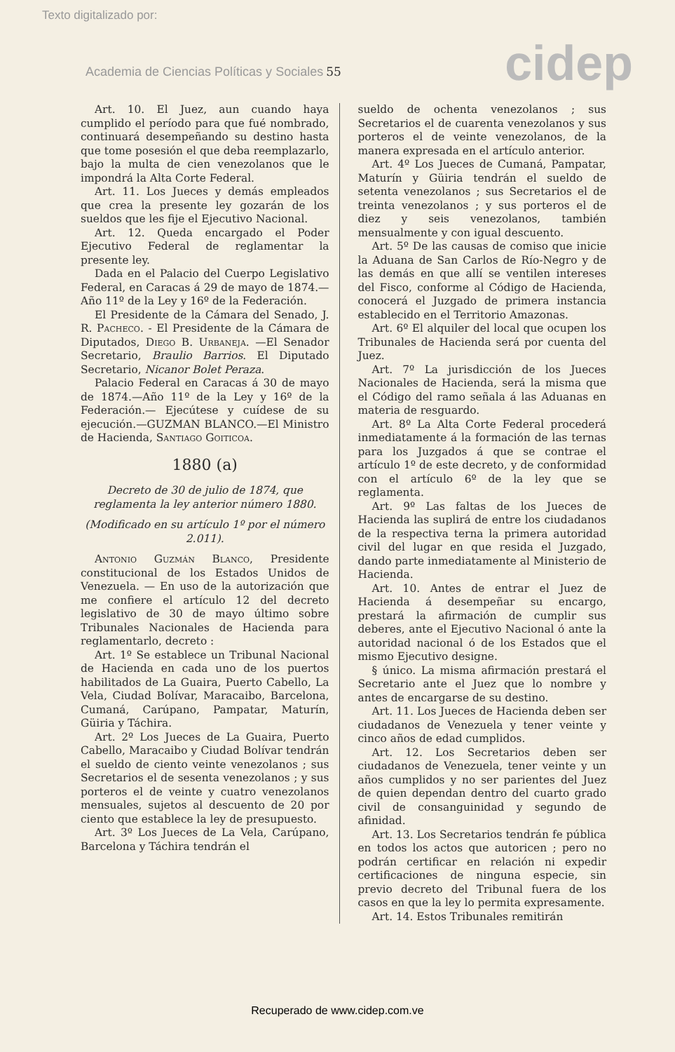Texto digitalizado por:
Academia de Ciencias Políticas y Sociales 55
cidep
Art. 10. El Juez, aun cuando haya cumplido el período para que fué nombrado, continuará desempeñando su destino hasta que tome posesión el que deba reemplazarlo, bajo la multa de cien venezolanos que le impondrá la Alta Corte Federal.
Art. 11. Los Jueces y demás empleados que crea la presente ley gozarán de los sueldos que les fije el Ejecutivo Nacional.
Art. 12. Queda encargado el Poder Ejecutivo Federal de reglamentar la presente ley.
Dada en el Palacio del Cuerpo Legislativo Federal, en Caracas á 29 de mayo de 1874.—Año 11º de la Ley y 16º de la Federación.
El Presidente de la Cámara del Senado, J. R. Pacheco. - El Presidente de la Cámara de Diputados, Diego B. Urbaneja. —El Senador Secretario, Braulio Barrios. El Diputado Secretario, Nicanor Bolet Peraza.
Palacio Federal en Caracas á 30 de mayo de 1874.—Año 11º de la Ley y 16º de la Federación.— Ejecútese y cuídese de su ejecución.—GUZMAN BLANCO.—El Ministro de Hacienda, Santiago Goiticoa.
1880 (a)
Decreto de 30 de julio de 1874, que reglamenta la ley anterior número 1880.
(Modificado en su artículo 1º por el número 2.011).
Antonio Guzmán Blanco, Presidente constitucional de los Estados Unidos de Venezuela. — En uso de la autorización que me confiere el artículo 12 del decreto legislativo de 30 de mayo último sobre Tribunales Nacionales de Hacienda para reglamentarlo, decreto :
Art. 1º Se establece un Tribunal Nacional de Hacienda en cada uno de los puertos habilitados de La Guaira, Puerto Cabello, La Vela, Ciudad Bolívar, Maracaibo, Barcelona, Cumaná, Carúpano, Pampatar, Maturín, Güiria y Táchira.
Art. 2º Los Jueces de La Guaira, Puerto Cabello, Maracaibo y Ciudad Bolívar tendrán el sueldo de ciento veinte venezolanos ; sus Secretarios el de sesenta venezolanos ; y sus porteros el de veinte y cuatro venezolanos mensuales, sujetos al descuento de 20 por ciento que establece la ley de presupuesto.
Art. 3º Los Jueces de La Vela, Carúpano, Barcelona y Táchira tendrán el
sueldo de ochenta venezolanos ; sus Secretarios el de cuarenta venezolanos y sus porteros el de veinte venezolanos, de la manera expresada en el artículo anterior.
Art. 4º Los Jueces de Cumaná, Pampatar, Maturín y Güiria tendrán el sueldo de setenta venezolanos ; sus Secretarios el de treinta venezolanos ; y sus porteros el de diez y seis venezolanos, también mensualmente y con igual descuento.
Art. 5º De las causas de comiso que inicie la Aduana de San Carlos de Río-Negro y de las demás en que allí se ventilen intereses del Fisco, conforme al Código de Hacienda, conocerá el Juzgado de primera instancia establecido en el Territorio Amazonas.
Art. 6º El alquiler del local que ocupen los Tribunales de Hacienda será por cuenta del Juez.
Art. 7º La jurisdicción de los Jueces Nacionales de Hacienda, será la misma que el Código del ramo señala á las Aduanas en materia de resguardo.
Art. 8º La Alta Corte Federal procederá inmediatamente á la formación de las ternas para los Juzgados á que se contrae el artículo 1º de este decreto, y de conformidad con el artículo 6º de la ley que se reglamenta.
Art. 9º Las faltas de los Jueces de Hacienda las suplirá de entre los ciudadanos de la respectiva terna la primera autoridad civil del lugar en que resida el Juzgado, dando parte inmediatamente al Ministerio de Hacienda.
Art. 10. Antes de entrar el Juez de Hacienda á desempeñar su encargo, prestará la afirmación de cumplir sus deberes, ante el Ejecutivo Nacional ó ante la autoridad nacional ó de los Estados que el mismo Ejecutivo designe.
§ único. La misma afirmación prestará el Secretario ante el Juez que lo nombre y antes de encargarse de su destino.
Art. 11. Los Jueces de Hacienda deben ser ciudadanos de Venezuela y tener veinte y cinco años de edad cumplidos.
Art. 12. Los Secretarios deben ser ciudadanos de Venezuela, tener veinte y un años cumplidos y no ser parientes del Juez de quien dependan dentro del cuarto grado civil de consanguinidad y segundo de afinidad.
Art. 13. Los Secretarios tendrán fe pública en todos los actos que autoricen ; pero no podrán certificar en relación ni expedir certificaciones de ninguna especie, sin previo decreto del Tribunal fuera de los casos en que la ley lo permita expresamente.
Art. 14. Estos Tribunales remitirán
Recuperado de www.cidep.com.ve